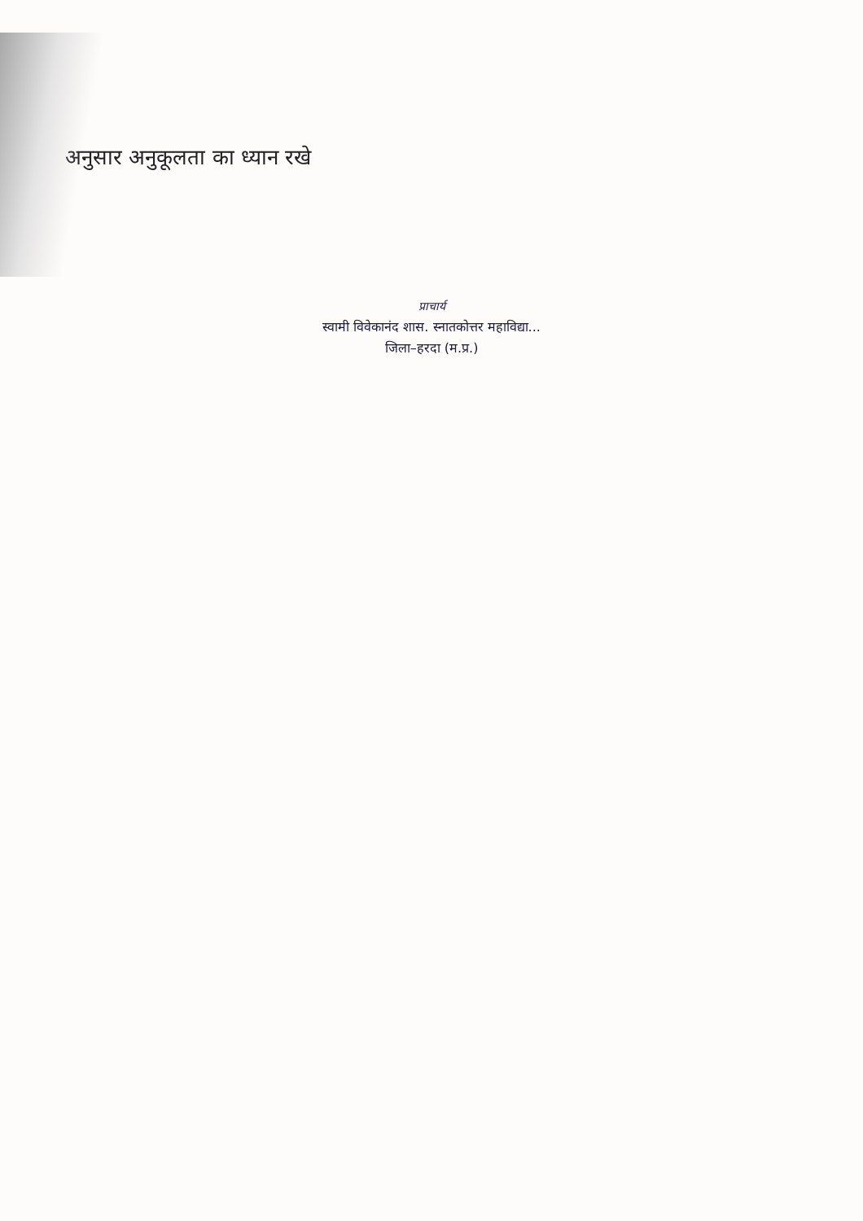अनुसार अनुकूलता का ध्यान रखे
प्राचार्य
स्वामी विवेकानंद शास. स्नातकोत्तर महाविद्या...
जिला–हरदा (म.प्र.)